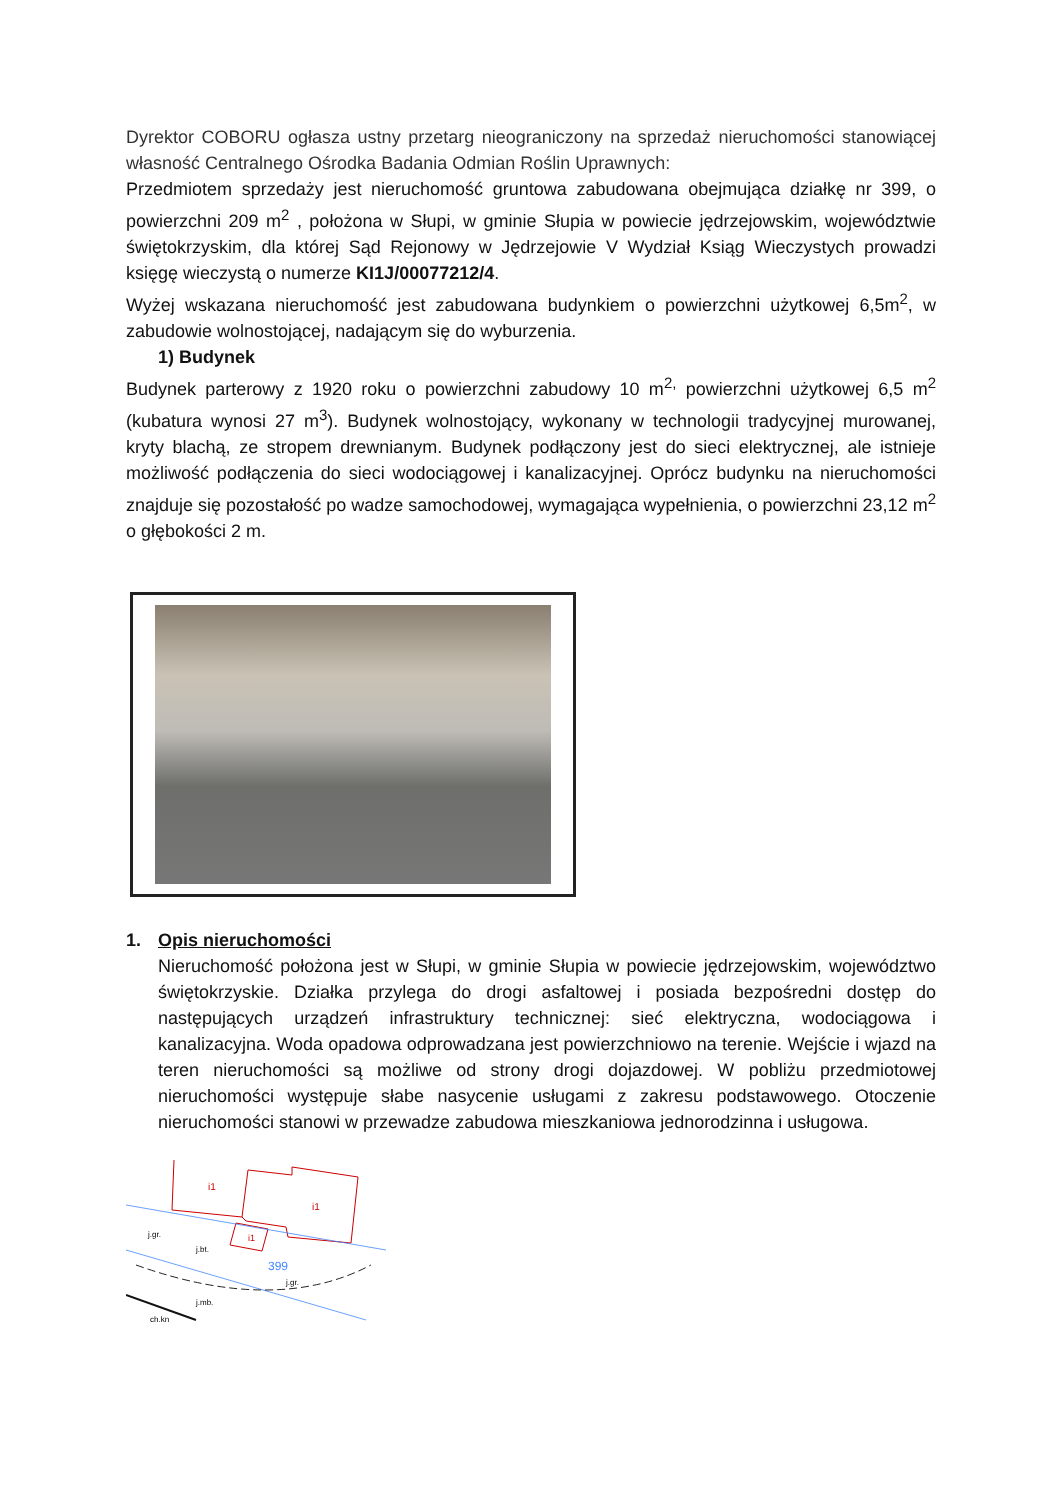Dyrektor COBORU ogłasza ustny przetarg nieograniczony na sprzedaż nieruchomości stanowiącej własność Centralnego Ośrodka Badania Odmian Roślin Uprawnych:
Przedmiotem sprzedaży jest nieruchomość gruntowa zabudowana obejmująca działkę nr 399, o powierzchni 209 m<sup>2</sup> , położona w Słupi, w gminie Słupia w powiecie jędrzejowskim, województwie świętokrzyskim, dla której Sąd Rejonowy w Jędrzejowie V Wydział Ksiąg Wieczystych prowadzi księgę wieczystą o numerze KI1J/00077212/4.
Wyżej wskazana nieruchomość jest zabudowana budynkiem o powierzchni użytkowej 6,5m<sup>2</sup>, w zabudowie wolnostojącej, nadającym się do wyburzenia.
1) Budynek
Budynek parterowy z 1920 roku o powierzchni zabudowy 10 m<sup>2,</sup> powierzchni użytkowej 6,5 m<sup>2</sup> (kubatura wynosi 27 m<sup>3</sup>). Budynek wolnostojący, wykonany w technologii tradycyjnej murowanej, kryty blachą, ze stropem drewnianym. Budynek podłączony jest do sieci elektrycznej, ale istnieje możliwość podłączenia do sieci wodociągowej i kanalizacyjnej. Oprócz budynku na nieruchomości znajduje się pozostałość po wadze samochodowej, wymagająca wypełnienia, o powierzchni 23,12 m<sup>2</sup> o głębokości 2 m.
1. Opis nieruchomości
Nieruchomość położona jest w Słupi, w gminie Słupia w powiecie jędrzejowskim, województwo świętokrzyskie. Działka przylega do drogi asfaltowej i posiada bezpośredni dostęp do następujących urządzeń infrastruktury technicznej: sieć elektryczna, wodociągowa i kanalizacyjna. Woda opadowa odprowadzana jest powierzchniowo na terenie. Wejście i wjazd na teren nieruchomości są możliwe od strony drogi dojazdowej. W pobliżu przedmiotowej nieruchomości występuje słabe nasycenie usługami z zakresu podstawowego. Otoczenie nieruchomości stanowi w przewadze zabudowa mieszkaniowa jednorodzinna i usługowa.
i1
i1
i1
399
j.gr.
j.bt.
j.gr.
j.mb.
ch.kn